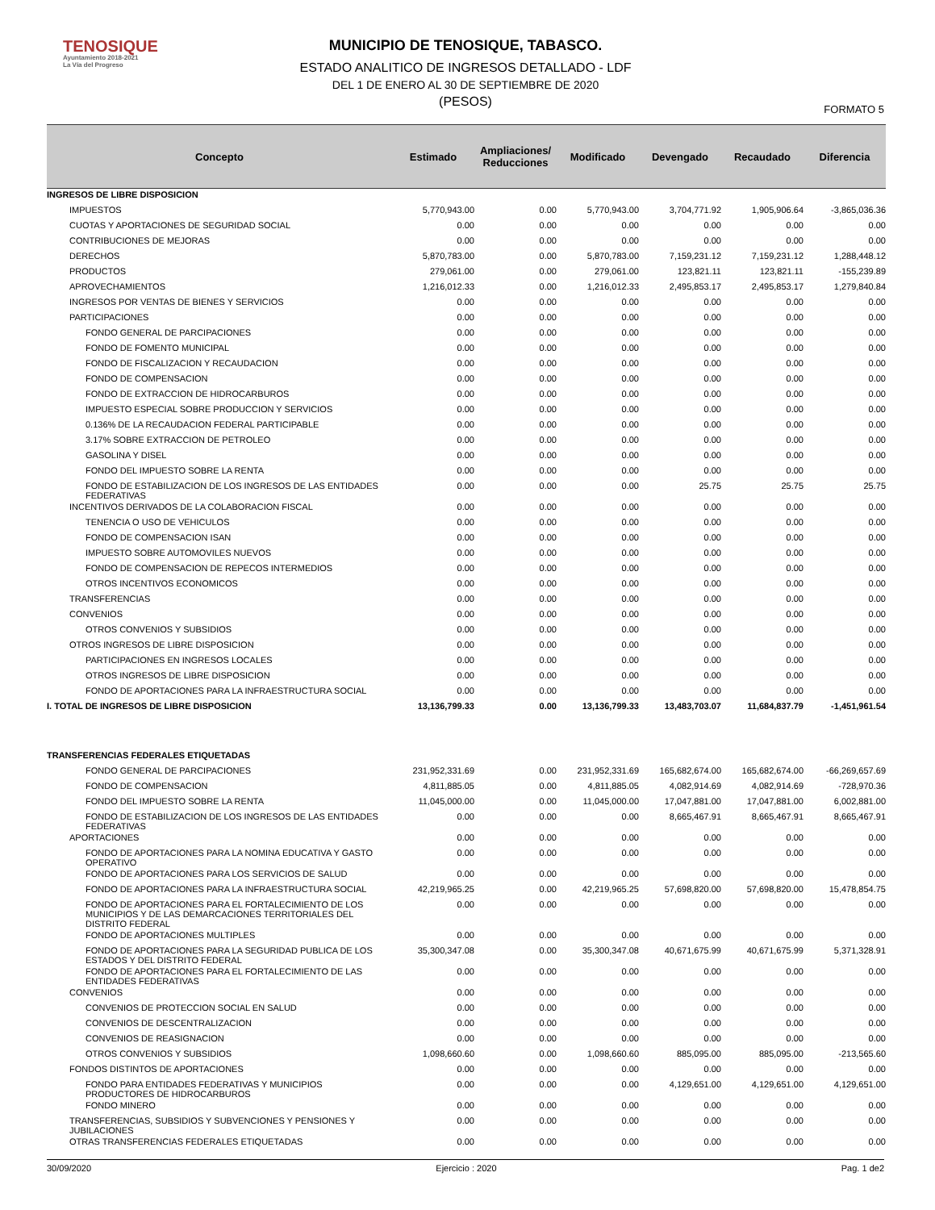TENOSIQUE
Ayuntamiento 2018-2021
La Vía del Progreso
MUNICIPIO DE TENOSIQUE, TABASCO.
ESTADO ANALITICO DE INGRESOS DETALLADO - LDF
DEL 1 DE ENERO AL 30 DE SEPTIEMBRE DE 2020
(PESOS)
FORMATO 5
| Concepto | Estimado | Ampliaciones/ Reducciones | Modificado | Devengado | Recaudado | Diferencia |
| --- | --- | --- | --- | --- | --- | --- |
| INGRESOS DE LIBRE DISPOSICION | | | | | | |
| IMPUESTOS | 5,770,943.00 | 0.00 | 5,770,943.00 | 3,704,771.92 | 1,905,906.64 | -3,865,036.36 |
| CUOTAS Y APORTACIONES DE SEGURIDAD SOCIAL | 0.00 | 0.00 | 0.00 | 0.00 | 0.00 | 0.00 |
| CONTRIBUCIONES DE MEJORAS | 0.00 | 0.00 | 0.00 | 0.00 | 0.00 | 0.00 |
| DERECHOS | 5,870,783.00 | 0.00 | 5,870,783.00 | 7,159,231.12 | 7,159,231.12 | 1,288,448.12 |
| PRODUCTOS | 279,061.00 | 0.00 | 279,061.00 | 123,821.11 | 123,821.11 | -155,239.89 |
| APROVECHAMIENTOS | 1,216,012.33 | 0.00 | 1,216,012.33 | 2,495,853.17 | 2,495,853.17 | 1,279,840.84 |
| INGRESOS POR VENTAS DE BIENES Y SERVICIOS | 0.00 | 0.00 | 0.00 | 0.00 | 0.00 | 0.00 |
| PARTICIPACIONES | 0.00 | 0.00 | 0.00 | 0.00 | 0.00 | 0.00 |
| FONDO GENERAL DE PARCIPACIONES | 0.00 | 0.00 | 0.00 | 0.00 | 0.00 | 0.00 |
| FONDO DE FOMENTO MUNICIPAL | 0.00 | 0.00 | 0.00 | 0.00 | 0.00 | 0.00 |
| FONDO DE FISCALIZACION Y RECAUDACION | 0.00 | 0.00 | 0.00 | 0.00 | 0.00 | 0.00 |
| FONDO DE COMPENSACION | 0.00 | 0.00 | 0.00 | 0.00 | 0.00 | 0.00 |
| FONDO DE EXTRACCION DE HIDROCARBUROS | 0.00 | 0.00 | 0.00 | 0.00 | 0.00 | 0.00 |
| IMPUESTO ESPECIAL SOBRE PRODUCCION Y SERVICIOS | 0.00 | 0.00 | 0.00 | 0.00 | 0.00 | 0.00 |
| 0.136% DE LA RECAUDACION FEDERAL PARTICIPABLE | 0.00 | 0.00 | 0.00 | 0.00 | 0.00 | 0.00 |
| 3.17% SOBRE EXTRACCION DE PETROLEO | 0.00 | 0.00 | 0.00 | 0.00 | 0.00 | 0.00 |
| GASOLINA Y DISEL | 0.00 | 0.00 | 0.00 | 0.00 | 0.00 | 0.00 |
| FONDO DEL IMPUESTO SOBRE LA RENTA | 0.00 | 0.00 | 0.00 | 0.00 | 0.00 | 0.00 |
| FONDO DE ESTABILIZACION DE LOS INGRESOS DE LAS ENTIDADES FEDERATIVAS | 0.00 | 0.00 | 0.00 | 25.75 | 25.75 | 25.75 |
| INCENTIVOS DERIVADOS DE LA COLABORACION FISCAL | 0.00 | 0.00 | 0.00 | 0.00 | 0.00 | 0.00 |
| TENENCIA O USO DE VEHICULOS | 0.00 | 0.00 | 0.00 | 0.00 | 0.00 | 0.00 |
| FONDO DE COMPENSACION ISAN | 0.00 | 0.00 | 0.00 | 0.00 | 0.00 | 0.00 |
| IMPUESTO SOBRE AUTOMOVILES NUEVOS | 0.00 | 0.00 | 0.00 | 0.00 | 0.00 | 0.00 |
| FONDO DE COMPENSACION DE REPECOS INTERMEDIOS | 0.00 | 0.00 | 0.00 | 0.00 | 0.00 | 0.00 |
| OTROS INCENTIVOS ECONOMICOS | 0.00 | 0.00 | 0.00 | 0.00 | 0.00 | 0.00 |
| TRANSFERENCIAS | 0.00 | 0.00 | 0.00 | 0.00 | 0.00 | 0.00 |
| CONVENIOS | 0.00 | 0.00 | 0.00 | 0.00 | 0.00 | 0.00 |
| OTROS CONVENIOS Y SUBSIDIOS | 0.00 | 0.00 | 0.00 | 0.00 | 0.00 | 0.00 |
| OTROS INGRESOS DE LIBRE DISPOSICION | 0.00 | 0.00 | 0.00 | 0.00 | 0.00 | 0.00 |
| PARTICIPACIONES EN INGRESOS LOCALES | 0.00 | 0.00 | 0.00 | 0.00 | 0.00 | 0.00 |
| OTROS INGRESOS DE LIBRE DISPOSICION | 0.00 | 0.00 | 0.00 | 0.00 | 0.00 | 0.00 |
| FONDO DE APORTACIONES PARA LA INFRAESTRUCTURA SOCIAL | 0.00 | 0.00 | 0.00 | 0.00 | 0.00 | 0.00 |
| I. TOTAL DE INGRESOS DE LIBRE DISPOSICION | 13,136,799.33 | 0.00 | 13,136,799.33 | 13,483,703.07 | 11,684,837.79 | -1,451,961.54 |
| TRANSFERENCIAS FEDERALES ETIQUETADAS | | | | | | |
| FONDO GENERAL DE PARCIPACIONES | 231,952,331.69 | 0.00 | 231,952,331.69 | 165,682,674.00 | 165,682,674.00 | -66,269,657.69 |
| FONDO DE COMPENSACION | 4,811,885.05 | 0.00 | 4,811,885.05 | 4,082,914.69 | 4,082,914.69 | -728,970.36 |
| FONDO DEL IMPUESTO SOBRE LA RENTA | 11,045,000.00 | 0.00 | 11,045,000.00 | 17,047,881.00 | 17,047,881.00 | 6,002,881.00 |
| FONDO DE ESTABILIZACION DE LOS INGRESOS DE LAS ENTIDADES FEDERATIVAS | 0.00 | 0.00 | 0.00 | 8,665,467.91 | 8,665,467.91 | 8,665,467.91 |
| APORTACIONES | 0.00 | 0.00 | 0.00 | 0.00 | 0.00 | 0.00 |
| FONDO DE APORTACIONES PARA LA NOMINA EDUCATIVA Y GASTO OPERATIVO | 0.00 | 0.00 | 0.00 | 0.00 | 0.00 | 0.00 |
| FONDO DE APORTACIONES PARA LOS SERVICIOS DE SALUD | 0.00 | 0.00 | 0.00 | 0.00 | 0.00 | 0.00 |
| FONDO DE APORTACIONES PARA LA INFRAESTRUCTURA SOCIAL | 42,219,965.25 | 0.00 | 42,219,965.25 | 57,698,820.00 | 57,698,820.00 | 15,478,854.75 |
| FONDO DE APORTACIONES PARA EL FORTALECIMIENTO DE LOS MUNICIPIOS Y DE LAS DEMARCACIONES TERRITORIALES DEL DISTRITO FEDERAL | 0.00 | 0.00 | 0.00 | 0.00 | 0.00 | 0.00 |
| FONDO DE APORTACIONES MULTIPLES | 0.00 | 0.00 | 0.00 | 0.00 | 0.00 | 0.00 |
| FONDO DE APORTACIONES PARA LA SEGURIDAD PUBLICA DE LOS ESTADOS Y DEL DISTRITO FEDERAL | 35,300,347.08 | 0.00 | 35,300,347.08 | 40,671,675.99 | 40,671,675.99 | 5,371,328.91 |
| FONDO DE APORTACIONES PARA EL FORTALECIMIENTO DE LAS ENTIDADES FEDERATIVAS | 0.00 | 0.00 | 0.00 | 0.00 | 0.00 | 0.00 |
| CONVENIOS | 0.00 | 0.00 | 0.00 | 0.00 | 0.00 | 0.00 |
| CONVENIOS DE PROTECCION SOCIAL EN SALUD | 0.00 | 0.00 | 0.00 | 0.00 | 0.00 | 0.00 |
| CONVENIOS DE DESCENTRALIZACION | 0.00 | 0.00 | 0.00 | 0.00 | 0.00 | 0.00 |
| CONVENIOS DE REASIGNACION | 0.00 | 0.00 | 0.00 | 0.00 | 0.00 | 0.00 |
| OTROS CONVENIOS Y SUBSIDIOS | 1,098,660.60 | 0.00 | 1,098,660.60 | 885,095.00 | 885,095.00 | -213,565.60 |
| FONDOS DISTINTOS DE APORTACIONES | 0.00 | 0.00 | 0.00 | 0.00 | 0.00 | 0.00 |
| FONDO PARA ENTIDADES FEDERATIVAS Y MUNICIPIOS PRODUCTORES DE HIDROCARBUROS | 0.00 | 0.00 | 0.00 | 4,129,651.00 | 4,129,651.00 | 4,129,651.00 |
| FONDO MINERO | 0.00 | 0.00 | 0.00 | 0.00 | 0.00 | 0.00 |
| TRANSFERENCIAS, SUBSIDIOS Y SUBVENCIONES Y PENSIONES Y JUBILACIONES | 0.00 | 0.00 | 0.00 | 0.00 | 0.00 | 0.00 |
| OTRAS TRANSFERENCIAS FEDERALES ETIQUETADAS | 0.00 | 0.00 | 0.00 | 0.00 | 0.00 | 0.00 |
30/09/2020 Ejercicio : 2020 Pag. 1 de2